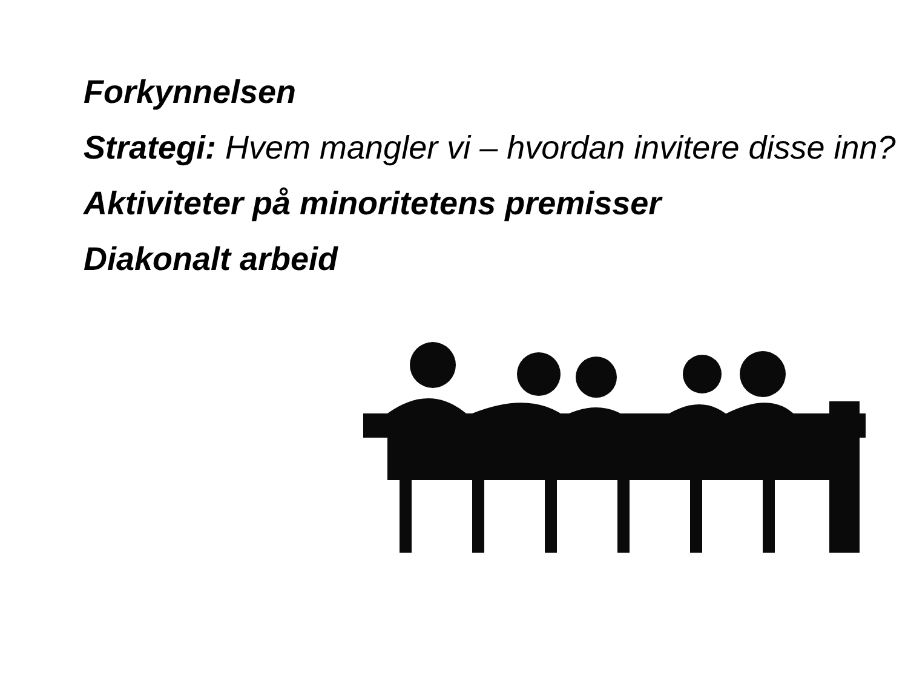Forkynnelsen
Strategi: Hvem mangler vi – hvordan invitere disse inn?
Aktiviteter på minoritetens premisser
Diakonalt arbeid